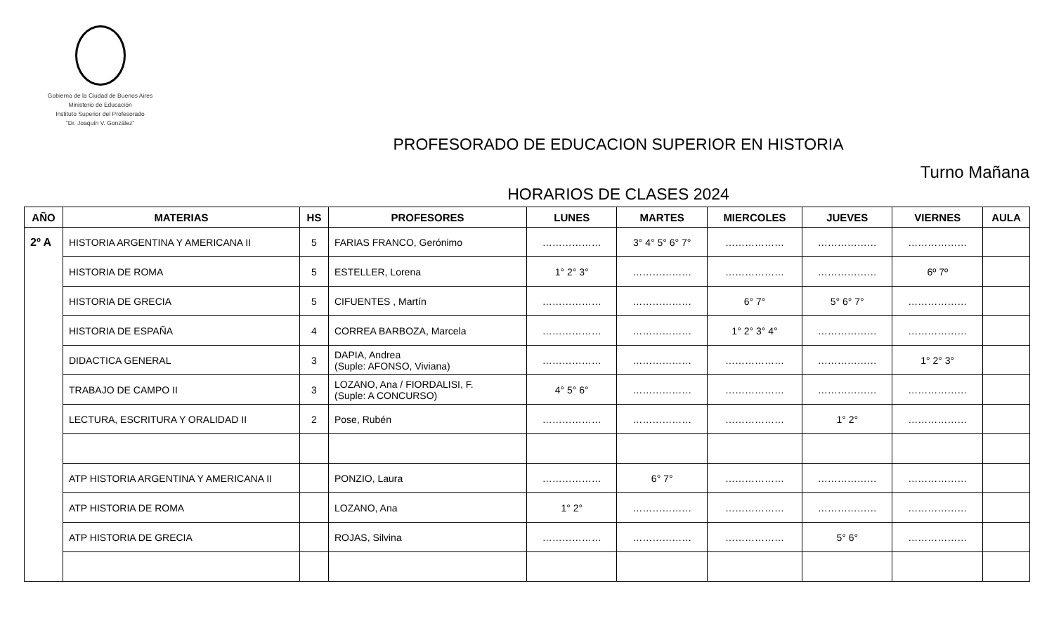Gobierno de la Ciudad de Buenos Aires
Ministerio de Educación
Instituto Superior del Profesorado
“Dr. Joaquín V. González”
PROFESORADO DE EDUCACION SUPERIOR EN HISTORIA
Turno Mañana
HORARIOS DE CLASES 2024
| AÑO | MATERIAS | HS | PROFESORES | LUNES | MARTES | MIERCOLES | JUEVES | VIERNES | AULA |
| --- | --- | --- | --- | --- | --- | --- | --- | --- | --- |
| 2º A | HISTORIA ARGENTINA Y AMERICANA II | 5 | FARIAS FRANCO, Gerónimo | ……………… | 3° 4° 5° 6° 7° | ……………… | ……………… | ……………… | |
| | HISTORIA DE ROMA | 5 | ESTELLER, Lorena | 1° 2° 3° | ……………… | ……………… | ……………… | 6º 7º | |
| | HISTORIA DE GRECIA | 5 | CIFUENTES , Martín | ……………… | ……………… | 6° 7° | 5° 6° 7° | ……………… | |
| | HISTORIA DE ESPAÑA | 4 | CORREA BARBOZA, Marcela | ……………… | ……………… | 1° 2° 3° 4° | ……………… | ……………… | |
| | DIDACTICA GENERAL | 3 | DAPIA, Andrea (Suple: AFONSO, Viviana) | ……………… | ……………… | ……………… | ……………… | 1° 2° 3° | |
| | TRABAJO DE CAMPO II | 3 | LOZANO, Ana / FIORDALISI, F. (Suple: A CONCURSO) | 4° 5° 6° | ……………… | ……………… | ……………… | ……………… | |
| | LECTURA, ESCRITURA Y ORALIDAD II | 2 | Pose, Rubén | ……………… | ……………… | ……………… | 1° 2° | ……………… | |
| | ATP HISTORIA ARGENTINA Y AMERICANA II | | PONZIO, Laura | ……………… | 6° 7° | ……………… | ……………… | ……………… | |
| | ATP HISTORIA DE ROMA | | LOZANO, Ana | 1° 2° | ……………… | ……………… | ……………… | ……………… | |
| | ATP HISTORIA DE GRECIA | | ROJAS, Silvina | ……………… | ……………… | ……………… | 5° 6° | ……………… | |